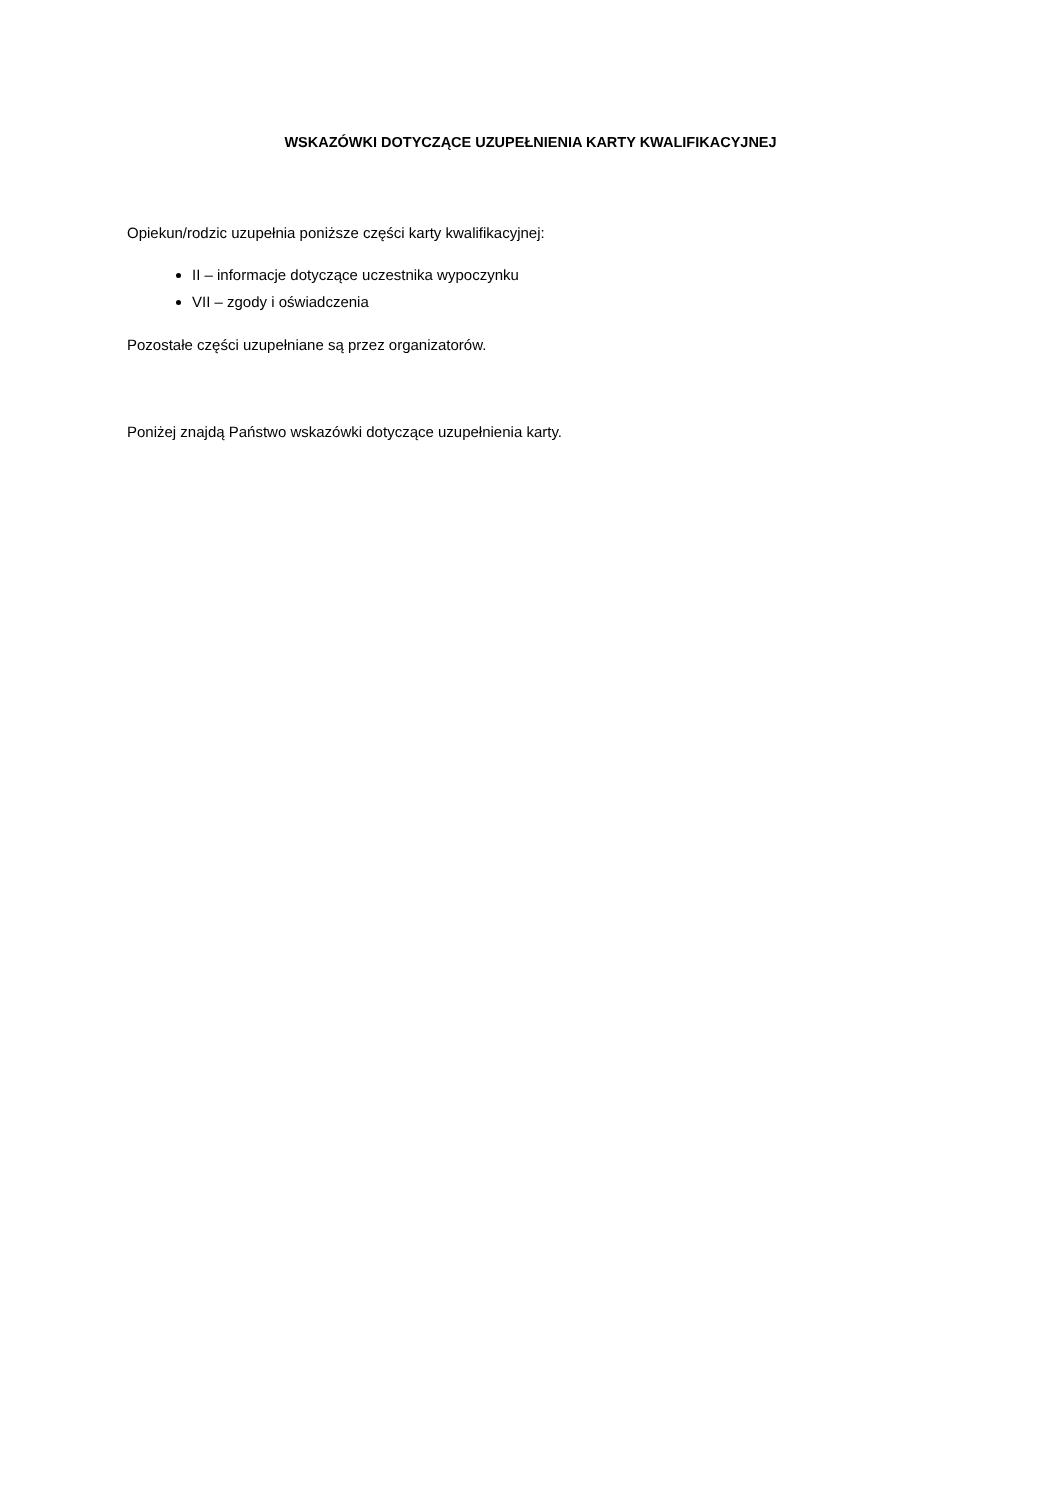WSKAZÓWKI DOTYCZĄCE UZUPEŁNIENIA KARTY KWALIFIKACYJNEJ
Opiekun/rodzic uzupełnia poniższe części karty kwalifikacyjnej:
II – informacje dotyczące uczestnika wypoczynku
VII – zgody i oświadczenia
Pozostałe części uzupełniane są przez organizatorów.
Poniżej znajdą Państwo wskazówki dotyczące uzupełnienia karty.